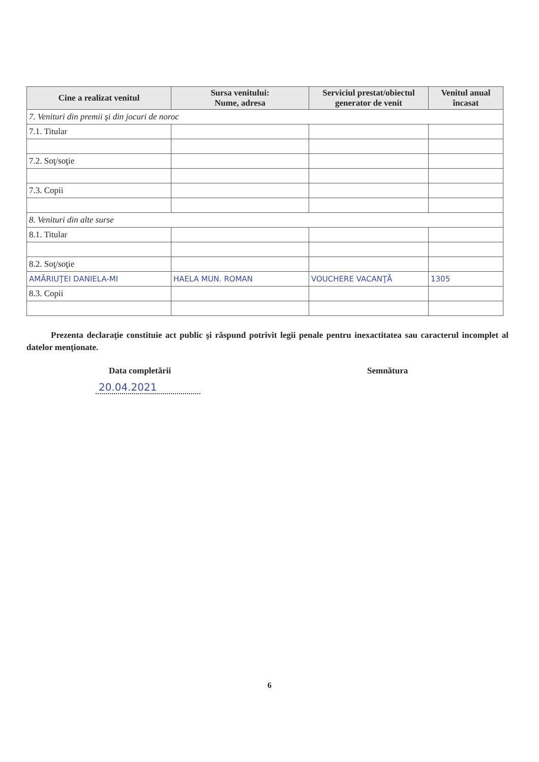| Cine a realizat venitul | Sursa venitului: Nume, adresa | Serviciul prestat/obiectul generator de venit | Venitul anual încasat |
| --- | --- | --- | --- |
| 7. Venituri din premii şi din jocuri de noroc | | | |
| 7.1. Titular | | | |
| 7.2. Soţ/soţie | | | |
| 7.3. Copii | | | |
| 8. Venituri din alte surse | | | |
| 8.1. Titular | | | |
| 8.2. Soţ/soţie | | | |
| AMĂRIUŢEI DANIELA-MI | HAELA MUN. ROMAN | VOUCHERE VACANŢĂ | 1305 |
| 8.3. Copii | | | |
Prezenta declaraţie constituie act public şi răspund potrivit legii penale pentru inexactitatea sau caracterul incomplet al datelor menţionate.
Data completării Semnătura
20.04.2021
6